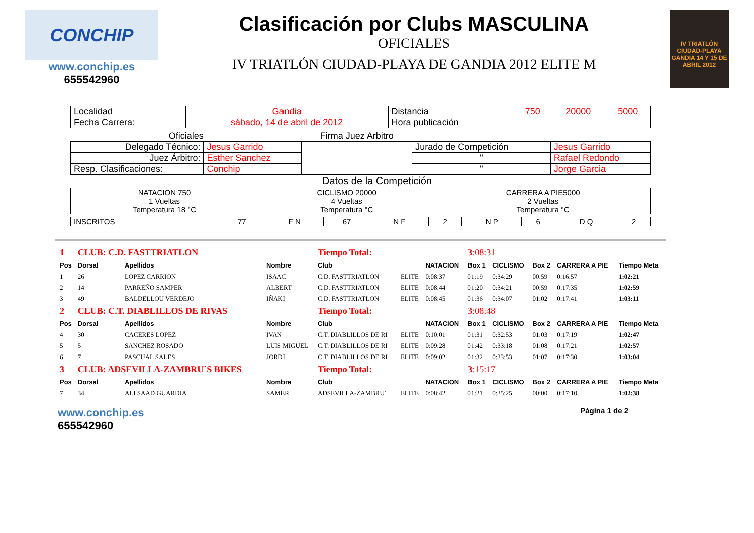CONCHIP
www.conchip.es
655542960
Clasificación por Clubs MASCULINA
OFICIALES
IV TRIATLÓN CIUDAD-PLAYA DE GANDIA 2012 ELITE M
IV TRIATLÓN CIUDAD-PLAYA GANDIA 14 Y 15 DE ABRIL 2012
| Localidad | Gandia | Distancia | 750 | 20000 | 5000 |
| Fecha Carrera: | sábado, 14 de abril de 2012 | Hora publicación | | | |
| Oficiales | | Firma Juez Arbitro | | |
| Delegado Técnico: | Jesus Garrido | | Jurado de Competición | Jesus Garrido |
| Juez Árbitro: | Esther Sanchez | | " | Rafael Redondo |
| Resp. Clasificaciones: | Conchip | | " | Jorge Garcia |
Datos de la Competición
| NATACION 750 1 Vueltas Temperatura 18 °C | CICLISMO 20000 4 Vueltas Temperatura °C | CARRERA A PIE5000 2 Vueltas Temperatura °C |
| INSCRITOS | 77 | F N | 67 | N F | 2 | N P | 6 | D Q | 2 |
| 1 | CLUB: C.D. FASTTRIATLON | | | Tiempo Total: | | | 3:08:31 | | | | |
| Pos | Dorsal | Apellidos | Nombre | Club | | NATACION | Box 1 | CICLISMO | Box 2 | CARRERA A PIE | Tiempo Meta |
| 1 | 26 | LOPEZ CARRION | ISAAC | C.D. FASTTRIATLON | ELITE | 0:08:37 | 01:19 | 0:34:29 | 00:59 | 0:16:57 | 1:02:21 |
| 2 | 14 | PARREÑO SAMPER | ALBERT | C.D. FASTTRIATLON | ELITE | 0:08:44 | 01:20 | 0:34:21 | 00:59 | 0:17:35 | 1:02:59 |
| 3 | 49 | BALDELLOU VERDEJO | IÑAKI | C.D. FASTTRIATLON | ELITE | 0:08:45 | 01:36 | 0:34:07 | 01:02 | 0:17:41 | 1:03:11 |
| 2 | CLUB: C.T. DIABLILLOS DE RIVAS | | | Tiempo Total: | | | 3:08:48 | | | | |
| Pos | Dorsal | Apellidos | Nombre | Club | | NATACION | Box 1 | CICLISMO | Box 2 | CARRERA A PIE | Tiempo Meta |
| 4 | 30 | CACERES LOPEZ | IVAN | C.T. DIABLILLOS DE RI | ELITE | 0:10:01 | 01:31 | 0:32:53 | 01:03 | 0:17:19 | 1:02:47 |
| 5 | 5 | SANCHEZ ROSADO | LUIS MIGUEL | C.T. DIABLILLOS DE RI | ELITE | 0:09:28 | 01:42 | 0:33:18 | 01:08 | 0:17:21 | 1:02:57 |
| 6 | 7 | PASCUAL SALES | JORDI | C.T. DIABLILLOS DE RI | ELITE | 0:09:02 | 01:32 | 0:33:53 | 01:07 | 0:17:30 | 1:03:04 |
| 3 | CLUB: ADSEVILLA-ZAMBRU´S BIKES | | | Tiempo Total: | | | 3:15:17 | | | | |
| Pos | Dorsal | Apellidos | Nombre | Club | | NATACION | Box 1 | CICLISMO | Box 2 | CARRERA A PIE | Tiempo Meta |
| 7 | 34 | ALI SAAD GUARDIA | SAMER | ADSEVILLA-ZAMBRU´ | ELITE | 0:08:42 | 01:21 | 0:35:25 | 00:00 | 0:17:10 | 1:02:38 |
www.conchip.es
655542960
Página 1 de 2